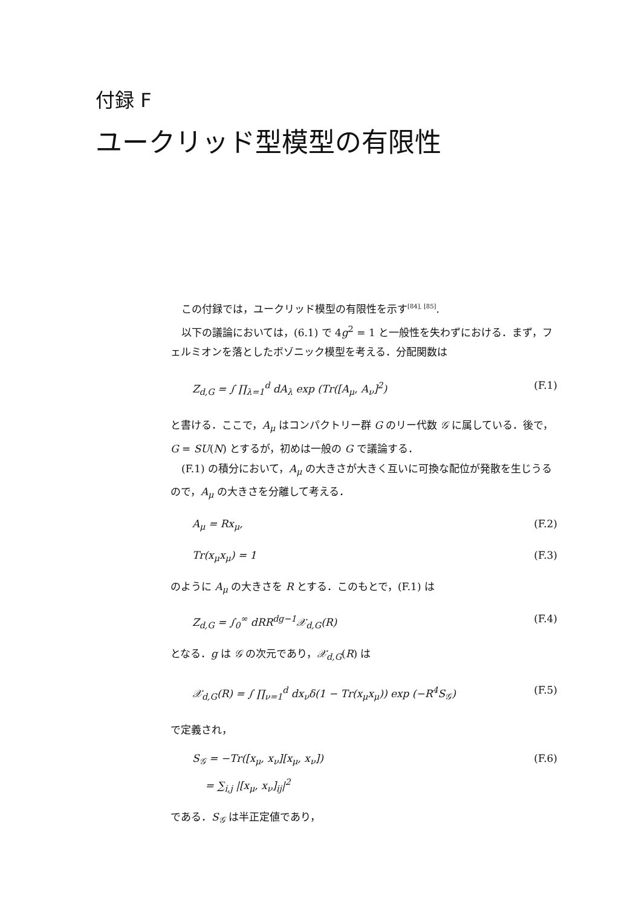付録 F
ユークリッド型模型の有限性
この付録では，ユークリッド模型の有限性を示す<sup>[84], [85]</sup>.
以下の議論においては，(6.1) で 4g<sup>2</sup> = 1 と一般性を失わずにおける．まず，フェルミオンを落としたボゾニック模型を考える．分配関数は
Z<sub>d,G</sub> = ∫ ∏<sub>λ=1</sub><sup>d</sup> dA<sub>λ</sub> exp (Tr([A<sub>μ</sub>, A<sub>ν</sub>]<sup>2</sup>) (F.1)
と書ける．ここで，A<sub>μ</sub> はコンパクトリー群 G のリー代数 𝒢 に属している．後で，G = SU(N) とするが，初めは一般の G で議論する．
(F.1) の積分において，A<sub>μ</sub> の大きさが大きく互いに可換な配位が発散を生じうるので，A<sub>μ</sub> の大きさを分離して考える．
A<sub>μ</sub> = Rx<sub>μ</sub>, (F.2)
Tr(x<sub>μ</sub>x<sub>μ</sub>) = 1 (F.3)
のように A<sub>μ</sub> の大きさを R とする．このもとで，(F.1) は
Z<sub>d,G</sub> = ∫<sub>0</sub><sup>∞</sup> dRR<sup>dg−1</sup>𝒳<sub>d,G</sub>(R) (F.4)
となる．g は 𝒢 の次元であり，𝒳<sub>d,G</sub>(R) は
𝒳<sub>d,G</sub>(R) = ∫ ∏<sub>ν=1</sub><sup>d</sup> dx<sub>ν</sub>δ(1 − Tr(x<sub>μ</sub>x<sub>μ</sub>)) exp (−R<sup>4</sup>S<sub>𝒢</sub>) (F.5)
で定義され，
S<sub>𝒢</sub> = −Tr([x<sub>μ</sub>, x<sub>ν</sub>][x<sub>μ</sub>, x<sub>ν</sub>])
= ∑<sub>i,j</sub> |[x<sub>μ</sub>, x<sub>ν</sub>]<sub>ij</sub>|<sup>2</sup> (F.6)
である．S<sub>𝒢</sub> は半正定値であり，